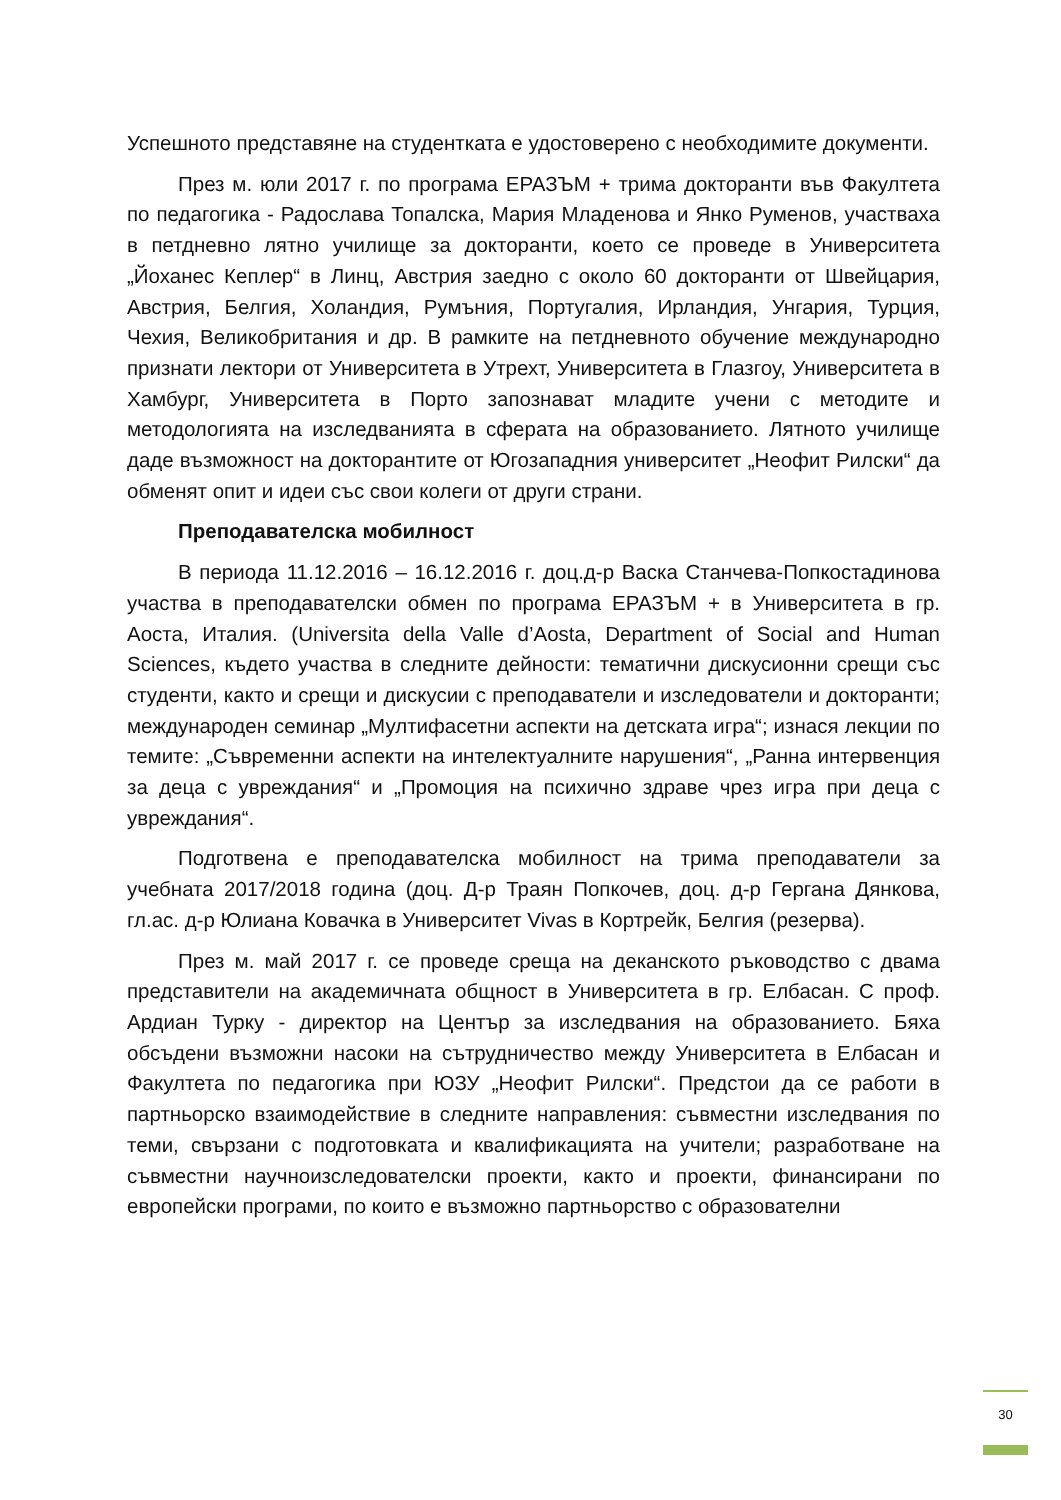Успешното представяне на студентката е удостоверено с необходимите документи.
През м. юли 2017 г. по програма ЕРАЗЪМ + трима докторанти във Факултета по педагогика - Радослава Топалска, Мария Младенова и Янко Руменов, участваха в петдневно лятно училище за докторанти, което се проведе в Университета „Йоханес Кеплер“ в Линц, Австрия заедно с около 60 докторанти от Швейцария, Австрия, Белгия, Холандия, Румъния, Португалия, Ирландия, Унгария, Турция, Чехия, Великобритания и др. В рамките на петдневното обучение международно признати лектори от Университета в Утрехт, Университета в Глазгоу, Университета в Хамбург, Университета в Порто запознават младите учени с методите и методологията на изследванията в сферата на образованието. Лятното училище даде възможност на докторантите от Югозападния университет „Неофит Рилски“ да обменят опит и идеи със свои колеги от други страни.
Преподавателска мобилност
В периода 11.12.2016 – 16.12.2016 г. доц.д-р Васка Станчева-Попкостадинова участва в преподавателски обмен по програма ЕРАЗЪМ + в Университета в гр. Аоста, Италия. (Universita della Valle d’Aosta, Department of Social and Human Sciences, където участва в следните дейности: тематични дискусионни срещи със студенти, както и срещи и дискусии с преподаватели и изследователи и докторанти; международен семинар „Мултифасетни аспекти на детската игра“; изнася лекции по темите: „Съвременни аспекти на интелектуалните нарушения“, „Ранна интервенция за деца с увреждания“ и „Промоция на психично здраве чрез игра при деца с увреждания“.
Подготвена е преподавателска мобилност на трима преподаватели за учебната 2017/2018 година (доц. Д-р Траян Попкочев, доц. д-р Гергана Дянкова, гл.ас. д-р Юлиана Ковачка в Университет Vivas в Кортрейк, Белгия (резерва).
През м. май 2017 г. се проведе среща на деканското ръководство с двама представители на академичната общност в Университета в гр. Елбасан. С проф. Ардиан Турку - директор на Център за изследвания на образованието. Бяха обсъдени възможни насоки на сътрудничество между Университета в Елбасан и Факултета по педагогика при ЮЗУ „Неофит Рилски“. Предстои да се работи в партньорско взаимодействие в следните направления: съвместни изследвания по теми, свързани с подготовката и квалификацията на учители; разработване на съвместни научноизследователски проекти, както и проекти, финансирани по европейски програми, по които е възможно партньорство с образователни
30